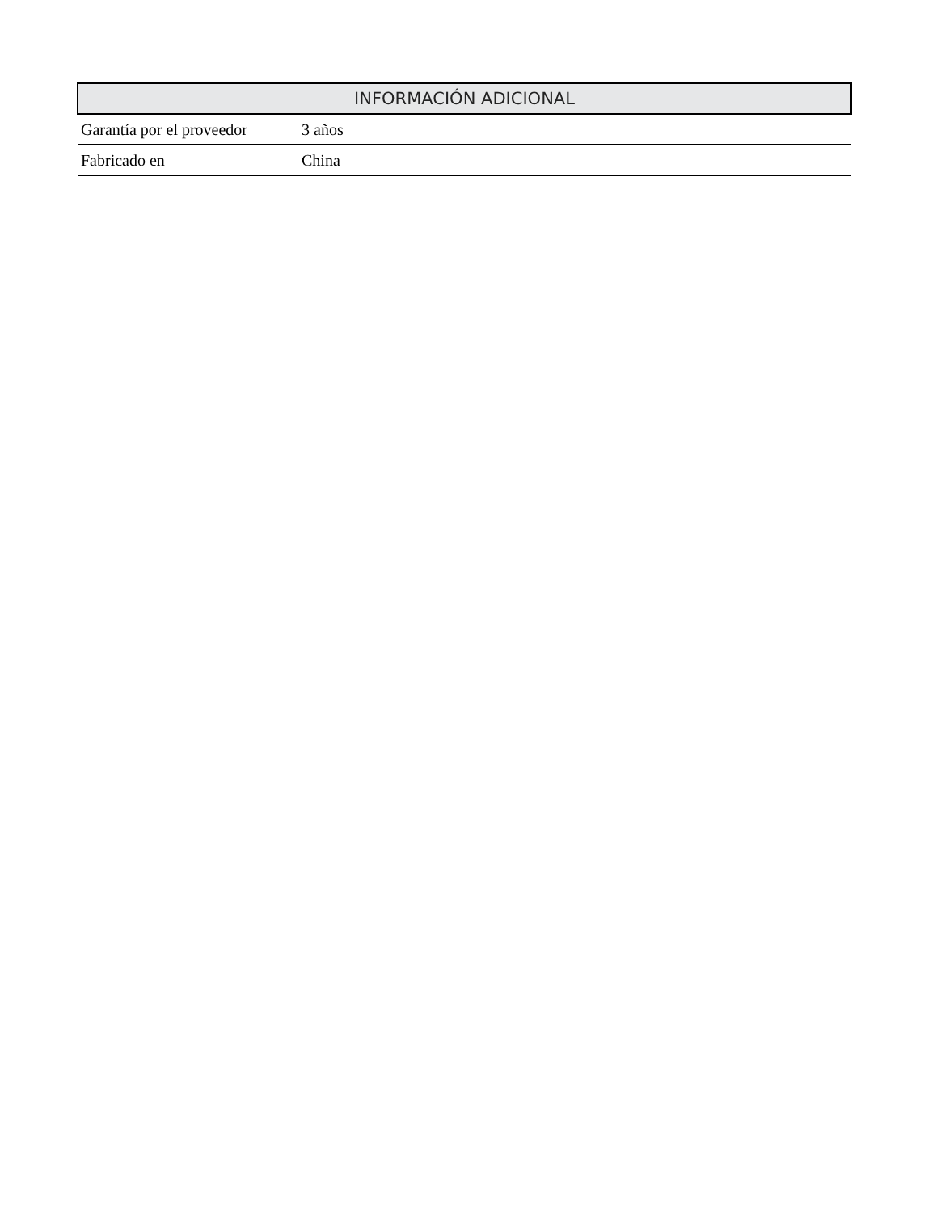| INFORMACIÓN ADICIONAL | |
| --- | --- |
| Garantía por el proveedor | 3 años |
| Fabricado en | China |